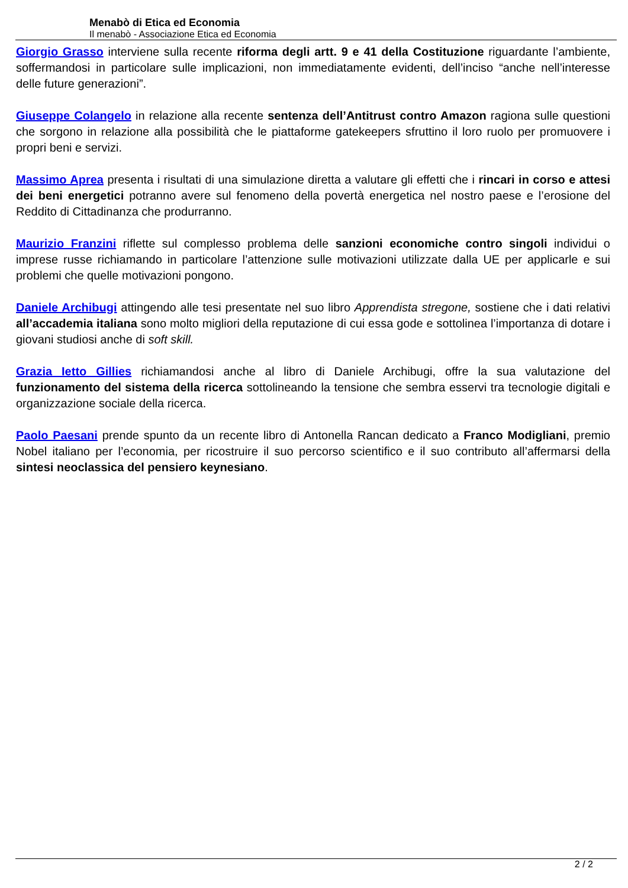Menabò di Etica ed Economia
Il menabò - Associazione Etica ed Economia
Giorgio Grasso interviene sulla recente riforma degli artt. 9 e 41 della Costituzione riguardante l’ambiente, soffermandosi in particolare sulle implicazioni, non immediatamente evidenti, dell’inciso “anche nell’interesse delle future generazioni”.
Giuseppe Colangelo in relazione alla recente sentenza dell’Antitrust contro Amazon ragiona sulle questioni che sorgono in relazione alla possibilità che le piattaforme gatekeepers sfruttino il loro ruolo per promuovere i propri beni e servizi.
Massimo Aprea presenta i risultati di una simulazione diretta a valutare gli effetti che i rincari in corso e attesi dei beni energetici potranno avere sul fenomeno della povertà energetica nel nostro paese e l’erosione del Reddito di Cittadinanza che produrranno.
Maurizio Franzini riflette sul complesso problema delle sanzioni economiche contro singoli individui o imprese russe richiamando in particolare l’attenzione sulle motivazioni utilizzate dalla UE per applicarle e sui problemi che quelle motivazioni pongono.
Daniele Archibugi attingendo alle tesi presentate nel suo libro Apprendista stregone, sostiene che i dati relativi all’accademia italiana sono molto migliori della reputazione di cui essa gode e sottolinea l’importanza di dotare i giovani studiosi anche di soft skill.
Grazia Ietto Gillies richiamandosi anche al libro di Daniele Archibugi, offre la sua valutazione del funzionamento del sistema della ricerca sottolineando la tensione che sembra esservi tra tecnologie digitali e organizzazione sociale della ricerca.
Paolo Paesani prende spunto da un recente libro di Antonella Rancan dedicato a Franco Modigliani, premio Nobel italiano per l’economia, per ricostruire il suo percorso scientifico e il suo contributo all’affermarsi della sintesi neoclassica del pensiero keynesiano.
2 / 2